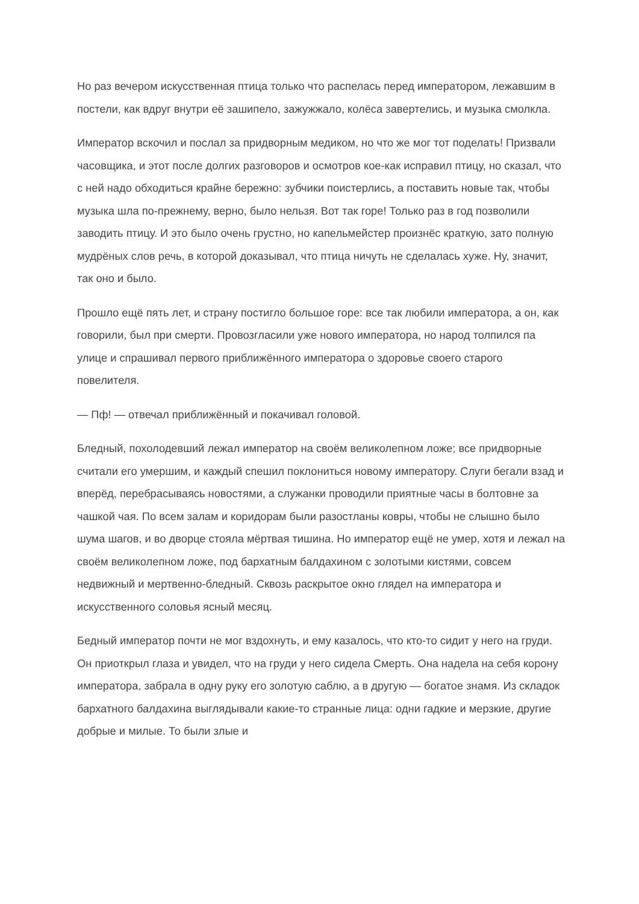Но раз вечером искусственная птица только что распелась перед императором, лежавшим в постели, как вдруг внутри её зашипело, зажужжало, колёса завертелись, и музыка смолкла.
Император вскочил и послал за придворным медиком, но что же мог тот поделать! Призвали часовщика, и этот после долгих разговоров и осмотров кое-как исправил птицу, но сказал, что с ней надо обходиться крайне бережно: зубчики поистерлись, а поставить новые так, чтобы музыка шла по-прежнему, верно, было нельзя. Вот так горе! Только раз в год позволили заводить птицу. И это было очень грустно, но капельмейстер произнёс краткую, зато полную мудрёных слов речь, в которой доказывал, что птица ничуть не сделалась хуже. Ну, значит, так оно и было.
Прошло ещё пять лет, и страну постигло большое горе: все так любили императора, а он, как говорили, был при смерти. Провозгласили уже нового императора, но народ толпился па улице и спрашивал первого приближённого императора о здоровье своего старого повелителя.
— Пф! — отвечал приближённый и покачивал головой.
Бледный, похолодевший лежал император на своём великолепном ложе; все придворные считали его умершим, и каждый спешил поклониться новому императору. Слуги бегали взад и вперёд, перебрасываясь новостями, а служанки проводили приятные часы в болтовне за чашкой чая. По всем залам и коридорам были разостланы ковры, чтобы не слышно было шума шагов, и во дворце стояла мёртвая тишина. Но император ещё не умер, хотя и лежал на своём великолепном ложе, под бархатным балдахином с золотыми кистями, совсем недвижный и мертвенно-бледный. Сквозь раскрытое окно глядел на императора и искусственного соловья ясный месяц.
Бедный император почти не мог вздохнуть, и ему казалось, что кто-то сидит у него на груди. Он приоткрыл глаза и увидел, что на груди у него сидела Смерть. Она надела на себя корону императора, забрала в одну руку его золотую саблю, а в другую — богатое знамя. Из складок бархатного балдахина выглядывали какие-то странные лица: одни гадкие и мерзкие, другие добрые и милые. То были злые и